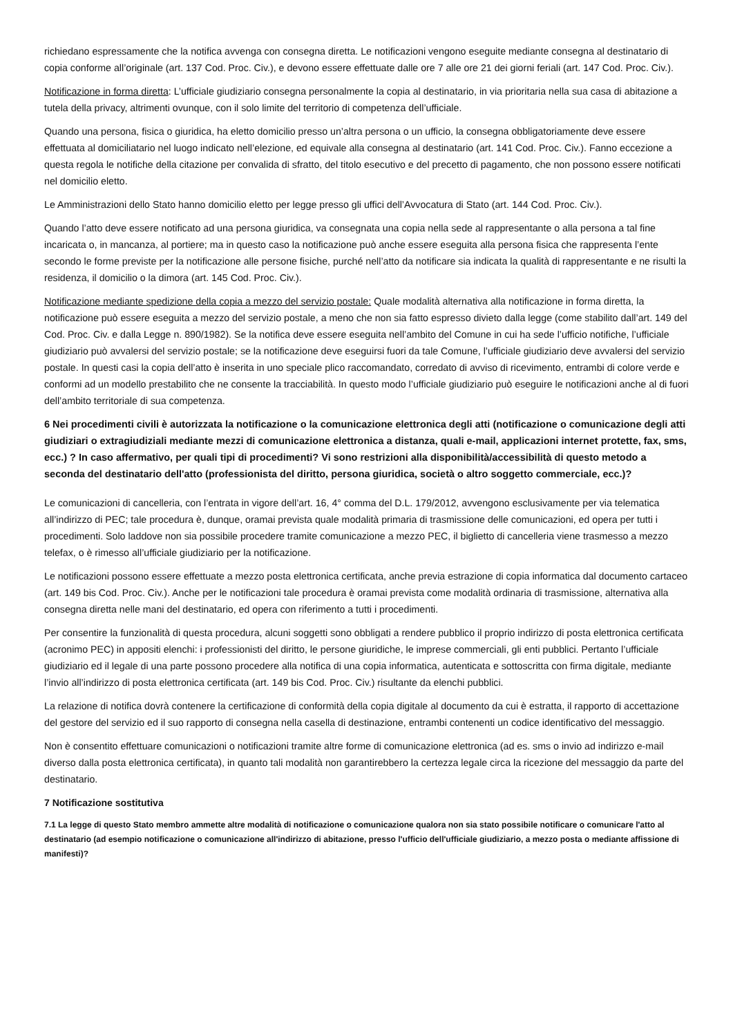richiedano espressamente che la notifica avvenga con consegna diretta. Le notificazioni vengono eseguite mediante consegna al destinatario di copia conforme all’originale (art. 137 Cod. Proc. Civ.), e devono essere effettuate dalle ore 7 alle ore 21 dei giorni feriali (art. 147 Cod. Proc. Civ.).
Notificazione in forma diretta: L’ufficiale giudiziario consegna personalmente la copia al destinatario, in via prioritaria nella sua casa di abitazione a tutela della privacy, altrimenti ovunque, con il solo limite del territorio di competenza dell’ufficiale.
Quando una persona, fisica o giuridica, ha eletto domicilio presso un’altra persona o un ufficio, la consegna obbligatoriamente deve essere effettuata al domiciliatario nel luogo indicato nell’elezione, ed equivale alla consegna al destinatario (art. 141 Cod. Proc. Civ.). Fanno eccezione a questa regola le notifiche della citazione per convalida di sfratto, del titolo esecutivo e del precetto di pagamento, che non possono essere notificati nel domicilio eletto.
Le Amministrazioni dello Stato hanno domicilio eletto per legge presso gli uffici dell’Avvocatura di Stato (art. 144 Cod. Proc. Civ.).
Quando l’atto deve essere notificato ad una persona giuridica, va consegnata una copia nella sede al rappresentante o alla persona a tal fine incaricata o, in mancanza, al portiere; ma in questo caso la notificazione può anche essere eseguita alla persona fisica che rappresenta l’ente secondo le forme previste per la notificazione alle persone fisiche, purché nell’atto da notificare sia indicata la qualità di rappresentante e ne risulti la residenza, il domicilio o la dimora (art. 145 Cod. Proc. Civ.).
Notificazione mediante spedizione della copia a mezzo del servizio postale: Quale modalità alternativa alla notificazione in forma diretta, la notificazione può essere eseguita a mezzo del servizio postale, a meno che non sia fatto espresso divieto dalla legge (come stabilito dall’art. 149 del Cod. Proc. Civ. e dalla Legge n. 890/1982). Se la notifica deve essere eseguita nell’ambito del Comune in cui ha sede l’ufficio notifiche, l’ufficiale giudiziario può avvalersi del servizio postale; se la notificazione deve eseguirsi fuori da tale Comune, l’ufficiale giudiziario deve avvalersi del servizio postale. In questi casi la copia dell’atto è inserita in uno speciale plico raccomandato, corredato di avviso di ricevimento, entrambi di colore verde e conformi ad un modello prestabilito che ne consente la tracciabilità. In questo modo l’ufficiale giudiziario può eseguire le notificazioni anche al di fuori dell’ambito territoriale di sua competenza.
6 Nei procedimenti civili è autorizzata la notificazione o la comunicazione elettronica degli atti (notificazione o comunicazione degli atti giudiziari o extragiudiziali mediante mezzi di comunicazione elettronica a distanza, quali e-mail, applicazioni internet protette, fax, sms, ecc.) ? In caso affermativo, per quali tipi di procedimenti? Vi sono restrizioni alla disponibilità/accessibilità di questo metodo a seconda del destinatario dell'atto (professionista del diritto, persona giuridica, società o altro soggetto commerciale, ecc.)?
Le comunicazioni di cancelleria, con l’entrata in vigore dell’art. 16, 4° comma del D.L. 179/2012, avvengono esclusivamente per via telematica all’indirizzo di PEC; tale procedura è, dunque, oramai prevista quale modalità primaria di trasmissione delle comunicazioni, ed opera per tutti i procedimenti. Solo laddove non sia possibile procedere tramite comunicazione a mezzo PEC, il biglietto di cancelleria viene trasmesso a mezzo telefax, o è rimesso all’ufficiale giudiziario per la notificazione.
Le notificazioni possono essere effettuate a mezzo posta elettronica certificata, anche previa estrazione di copia informatica dal documento cartaceo (art. 149 bis Cod. Proc. Civ.). Anche per le notificazioni tale procedura è oramai prevista come modalità ordinaria di trasmissione, alternativa alla consegna diretta nelle mani del destinatario, ed opera con riferimento a tutti i procedimenti.
Per consentire la funzionalità di questa procedura, alcuni soggetti sono obbligati a rendere pubblico il proprio indirizzo di posta elettronica certificata (acronimo PEC) in appositi elenchi: i professionisti del diritto, le persone giuridiche, le imprese commerciali, gli enti pubblici. Pertanto l’ufficiale giudiziario ed il legale di una parte possono procedere alla notifica di una copia informatica, autenticata e sottoscritta con firma digitale, mediante l’invio all’indirizzo di posta elettronica certificata (art. 149 bis Cod. Proc. Civ.) risultante da elenchi pubblici.
La relazione di notifica dovrà contenere la certificazione di conformità della copia digitale al documento da cui è estratta, il rapporto di accettazione del gestore del servizio ed il suo rapporto di consegna nella casella di destinazione, entrambi contenenti un codice identificativo del messaggio.
Non è consentito effettuare comunicazioni o notificazioni tramite altre forme di comunicazione elettronica (ad es. sms o invio ad indirizzo e-mail diverso dalla posta elettronica certificata), in quanto tali modalità non garantirebbero la certezza legale circa la ricezione del messaggio da parte del destinatario.
7 Notificazione sostitutiva
7.1 La legge di questo Stato membro ammette altre modalità di notificazione o comunicazione qualora non sia stato possibile notificare o comunicare l'atto al destinatario (ad esempio notificazione o comunicazione all'indirizzo di abitazione, presso l'ufficio dell'ufficiale giudiziario, a mezzo posta o mediante affissione di manifesti)?